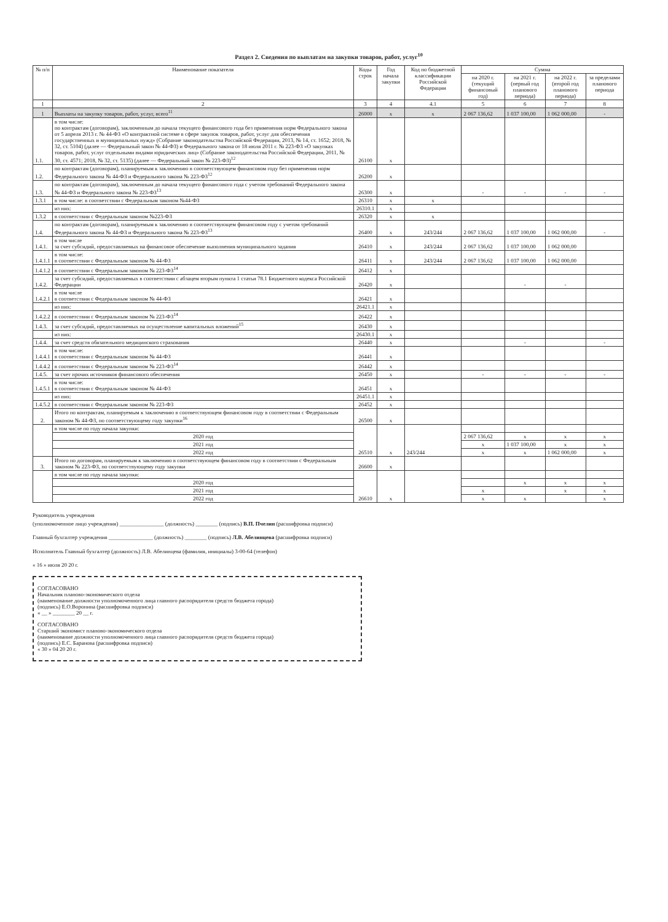Раздел 2. Сведения по выплатам на закупки товаров, работ, услуг<sup>10</sup>
| № п/п | Наименование показателя | Коды строк | Год начала закупки | Код по бюджетной классификации Российской Федерации | Сумма | | | |
| --- | --- | --- | --- | --- | --- | --- | --- | --- |
| | | | | | на 2020 г. (текущий финансовый год) | на 2021 г. (первый год планового периода) | на 2022 г. (второй год планового периода) | за пределами планового периода |
| 1 | 2 | 3 | 4 | 4.1 | 5 | 6 | 7 | 8 |
| 1 | Выплаты на закупку товаров, работ, услуг, всего<sup>11</sup> | 26000 | x | x | 2 067 136,62 | 1 037 100,00 | 1 062 000,00 | - |
| 1.1. | в том числе: по контрактам (договорам), заключенным до начала текущего финансового года без применения норм Федерального закона от 5 апреля 2013 г. № 44-ФЗ «О контрактной системе в сфере закупок товаров, работ, услуг для обеспечения государственных и муниципальных нужд» (Собрание законодательства Российской Федерации, 2013, № 14, ст. 1652; 2018, № 32, ст. 5104) (далее — Федеральный закон № 44-ФЗ) и Федерального закона от 18 июля 2011 г. № 223-ФЗ «О закупках товаров, работ, услуг отдельными видами юридических лиц» (Собрание законодательства Российской Федерации, 2011, № 30, ст. 4571; 2018, № 32, ст. 5135) (далее — Федеральный закон № 223-ФЗ)<sup>12</sup> | 26100 | x | | | | | |
| 1.2. | по контрактам (договорам), планируемым к заключению в соответствующем финансовом году без применения норм Федерального закона № 44-ФЗ и Федерального закона № 223-ФЗ<sup>12</sup> | 26200 | x | | | | | |
| 1.3. | по контрактам (договорам), заключенным до начала текущего финансового года с учетом требований Федерального закона № 44-ФЗ и Федерального закона № 223-ФЗ<sup>13</sup> | 26300 | x | | - | - | - | - |
| 1.3.1 | в том числе: в соответствии с Федеральным законом №44-ФЗ | 26310 | x | x | | | | |
| | из них: | 26310.1 | x | | | | | |
| 1.3.2 | в соответствии с Федеральным законом №223-ФЗ | 26320 | x | x | | | | |
| 1.4. | по контрактам (договорам), планируемым к заключению в соответствующем финансовом году с учетом требований Федерального закона № 44-ФЗ и Федерального закона № 223-ФЗ<sup>13</sup> | 26400 | x | 243/244 | 2 067 136,62 | 1 037 100,00 | 1 062 000,00 | - |
| 1.4.1. | в том числе за счет субсидий, предоставляемых на финансовое обеспечение выполнения муниципального задания | 26410 | x | 243/244 | 2 067 136,62 | 1 037 100,00 | 1 062 000,00 | |
| 1.4.1.1 | в том числе: в соответствии с Федеральным законом № 44-ФЗ | 26411 | x | 243/244 | 2 067 136,62 | 1 037 100,00 | 1 062 000,00 | |
| 1.4.1.2 | в соответствии с Федеральным законом № 223-ФЗ<sup>14</sup> | 26412 | x | | | | | |
| 1.4.2. | за счет субсидий, предоставляемых в соответствии с абзацем вторым пункта 1 статьи 78.1 Бюджетного кодекса Российской Федерации | 26420 | x | | | - | - | |
| 1.4.2.1 | в том числе в соответствии с Федеральным законом № 44-ФЗ | 26421 | x | | | | | |
| | из них: | 26421.1 | x | | | | | |
| 1.4.2.2 | в соответствии с Федеральным законом № 223-ФЗ<sup>14</sup> | 26422 | x | | | | | |
| 1.4.3. | за счет субсидий, предоставляемых на осуществление капитальных вложений<sup>15</sup> | 26430 | x | | | | | |
| | из них: | 26430.1 | x | | | | | |
| 1.4.4. | за счет средств обязательного медицинского страхования | 26440 | x | | | - | | - |
| 1.4.4.1 | в том числе: в соответствии с Федеральным законом № 44-ФЗ | 26441 | x | | | | | |
| 1.4.4.2 | в соответствии с Федеральным законом № 223-ФЗ<sup>14</sup> | 26442 | x | | | | | |
| 1.4.5. | за счет прочих источников финансового обеспечения | 26450 | x | | - | - | - | - |
| 1.4.5.1 | в том числе: в соответствии с Федеральным законом № 44-ФЗ | 26451 | x | | | | | |
| | из них: | 26451.1 | x | | | | | |
| 1.4.5.2 | в соответствии с Федеральным законом № 223-ФЗ | 26452 | x | | | | | |
| 2. | Итого по контрактам, планируемым к заключению в соответствующем финансовом году в соответствии с Федеральным законом № 44-ФЗ, по соответствующему году закупки<sup>16</sup> | 26500 | x | | | | | |
| | в том числе по году начала закупки: | 26510 | x | 243/244 | | | | |
| | 2020 год | | | | 2 067 136,62 | x | x | x |
| | 2021 год | | | | x | 1 037 100,00 | x | x |
| | 2022 год | | | | x | x | 1 062 000,00 | x |
| 3. | Итого по договорам, планируемым к заключению в соответствующем финансовом году в соответствии с Федеральным законом № 223-ФЗ, по соответствующему году закупки | 26600 | x | | | | | |
| | в том числе по году начала закупки: | 26610 | x | | | | | |
| | 2020 год | | | | | x | x | x |
| | 2021 год | | | | x | | x | x |
| | 2022 год | | | | x | x | | x |
Руководитель учреждения
(уполномоченное лицо учреждения) ________________ (должность) ________ (подпись) В.П. Пчелин (расшифровка подписи)
Главный бухгалтер учреждения ________________ (должность) ________ (подпись) Л.В. Абелинцева (расшифровка подписи)
Исполнитель Главный бухгалтер (должность) Л.В. Абелинцева (фамилия, инициалы) 3-00-64 (телефон)
« 16 » июля 20 20 г.
СОГЛАСОВАНО
Начальник планово-экономического отдела
(наименование должности уполномоченного лица главного распорядителя средств бюджета города)
(подпись) Е.О.Воронина (расшифровка подписи)
« __ » ________ 20 __ г.
СОГЛАСОВАНО
Старший экономист планово-экономического отдела
(наименование должности уполномоченного лица главного распорядителя средств бюджета города)
(подпись) Е.С. Баранова (расшифровка подписи)
« 30 » 04 20 20 г.